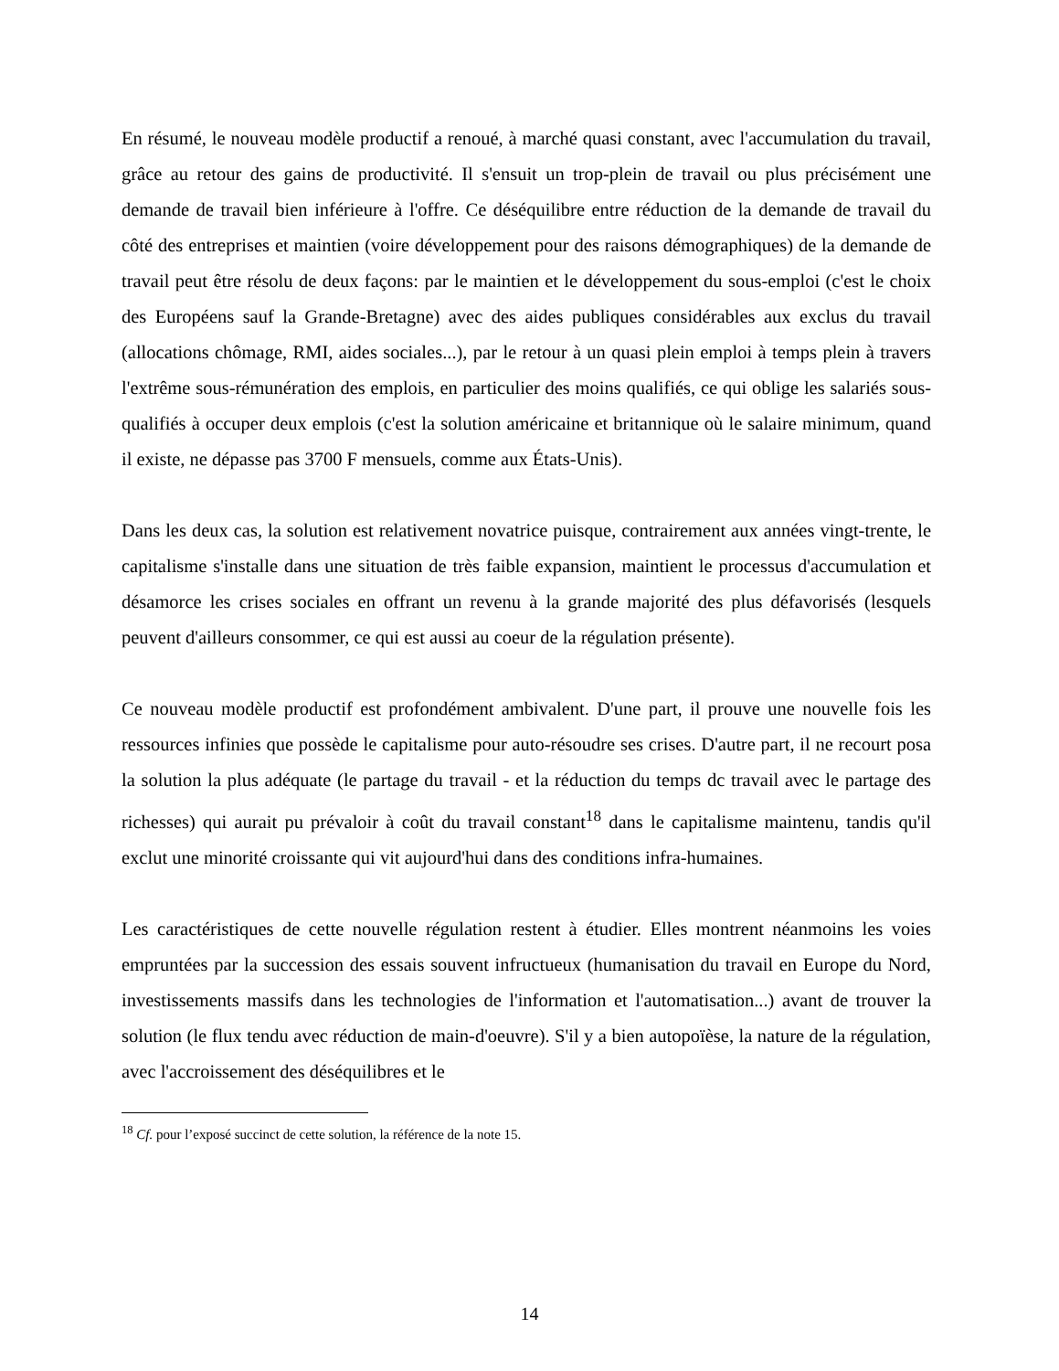En résumé, le nouveau modèle productif a renoué, à marché quasi constant, avec l'accumulation du travail, grâce au retour des gains de productivité. Il s'ensuit un trop-plein de travail ou plus précisément une demande de travail bien inférieure à l'offre. Ce déséquilibre entre réduction de la demande de travail du côté des entreprises et maintien (voire développement pour des raisons démographiques) de la demande de travail peut être résolu de deux façons: par le maintien et le développement du sous-emploi (c'est le choix des Européens sauf la Grande-Bretagne) avec des aides publiques considérables aux exclus du travail (allocations chômage, RMI, aides sociales...), par le retour à un quasi plein emploi à temps plein à travers l'extrême sous-rémunération des emplois, en particulier des moins qualifiés, ce qui oblige les salariés sous-qualifiés à occuper deux emplois (c'est la solution américaine et britannique où le salaire minimum, quand il existe, ne dépasse pas 3700 F mensuels, comme aux États-Unis).
Dans les deux cas, la solution est relativement novatrice puisque, contrairement aux années vingt-trente, le capitalisme s'installe dans une situation de très faible expansion, maintient le processus d'accumulation et désamorce les crises sociales en offrant un revenu à la grande majorité des plus défavorisés (lesquels peuvent d'ailleurs consommer, ce qui est aussi au coeur de la régulation présente).
Ce nouveau modèle productif est profondément ambivalent. D'une part, il prouve une nouvelle fois les ressources infinies que possède le capitalisme pour auto-résoudre ses crises. D'autre part, il ne recourt posa la solution la plus adéquate (le partage du travail - et la réduction du temps dc travail avec le partage des richesses) qui aurait pu prévaloir à coût du travail constant<sup>18</sup> dans le capitalisme maintenu, tandis qu'il exclut une minorité croissante qui vit aujourd'hui dans des conditions infra-humaines.
Les caractéristiques de cette nouvelle régulation restent à étudier. Elles montrent néanmoins les voies empruntées par la succession des essais souvent infructueux (humanisation du travail en Europe du Nord, investissements massifs dans les technologies de l'information et l'automatisation...) avant de trouver la solution (le flux tendu avec réduction de main-d'oeuvre). S'il y a bien autopoïèse, la nature de la régulation, avec l'accroissement des déséquilibres et le
<sup>18</sup> Cf. pour l’exposé succinct de cette solution, la référence de la note 15.
14